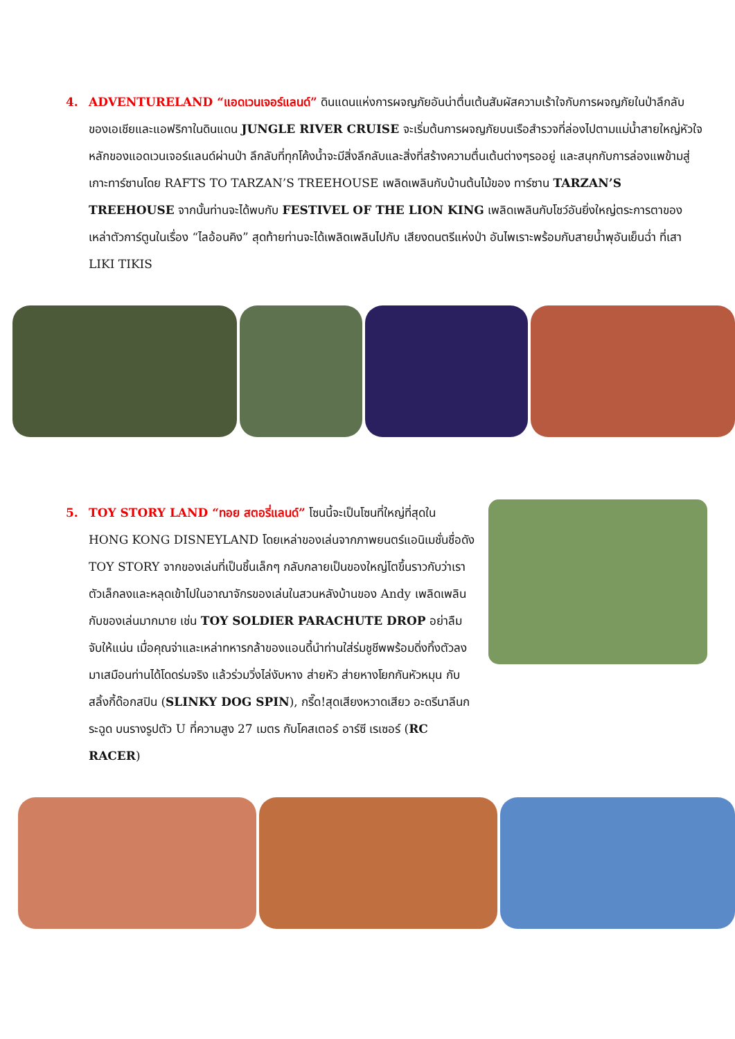4. ADVENTURELAND “แอดเวนเจอร์แลนด์” ดินแดนแห่งการผจญภัยอันน่าตื่นเต้นสัมผัสความเร้าใจกับการผจญภัยในป่าลึกลับของเอเชียและแอฟริกาในดินแดน JUNGLE RIVER CRUISE จะเริ่มต้นการผจญภัยบนเรือสำรวจที่ล่องไปตามแม่น้ำสายใหญ่หัวใจหลักของแอดเวนเจอร์แลนด์ผ่านป่า ลึกลับที่ทุกโค้งน้ำจะมีสิ่งลึกลับและสิ่งที่สร้างความตื่นเต้นต่างๆรออยู่ และสนุกกับการล่องแพข้ามสู่เกาะทาร์ซานโดย RAFTS TO TARZAN’S TREEHOUSE เพลิดเพลินกับบ้านต้นไม้ของ ทาร์ซาน TARZAN’S TREEHOUSE จากนั้นท่านจะได้พบกับ FESTIVEL OF THE LION KING เพลิดเพลินกับโชว์อันยิ่งใหญ่ตระการตาของเหล่าตัวการ์ตูนในเรื่อง “ไลอ้อนคิง” สุดท้ายท่านจะได้เพลิดเพลินไปกับ เสียงดนตรีแห่งป่า อันไพเราะพร้อมกับสายน้ำพุอันเย็นฉ่ำ ที่เสา LIKI TIKIS
5. TOY STORY LAND “ทอย สตอรี่แลนด์” โซนนี้จะเป็นโซนที่ใหญ่ที่สุดใน HONG KONG DISNEYLAND โดยเหล่าของเล่นจากภาพยนตร์แอนิเมชั่นชื่อดัง TOY STORY จากของเล่นที่เป็นชิ้นเล็กๆ กลับกลายเป็นของใหญ่โตขึ้นราวกับว่าเราตัวเล็กลงและหลุดเข้าไปในอาณาจักรของเล่นในสวนหลังบ้านของ Andy เพลิดเพลินกับของเล่นมากมาย เช่น TOY SOLDIER PARACHUTE DROP อย่าลืมจับให้แน่น เมื่อคุณจ่าและเหล่าทหารกล้าของแอนดี้นำท่านใส่ร่มชูชีพพร้อมดิ่งทิ้งตัวลงมาเสมือนท่านได้โดดร่มจริง แล้วร่วมวิ่งไล่งับหาง ส่ายหัว ส่ายหางโยกกันหัวหมุน กับ สลิ้งกี้ด๊อกสปิน (SLINKY DOG SPIN), กรี๊ด!สุดเสียงหวาดเสียว อะดรีนาลีนกระฉูด บนรางรูปตัว U ที่ความสูง 27 เมตร กับโคสเตอร์ อาร์ซี เรเซอร์ (RC RACER)